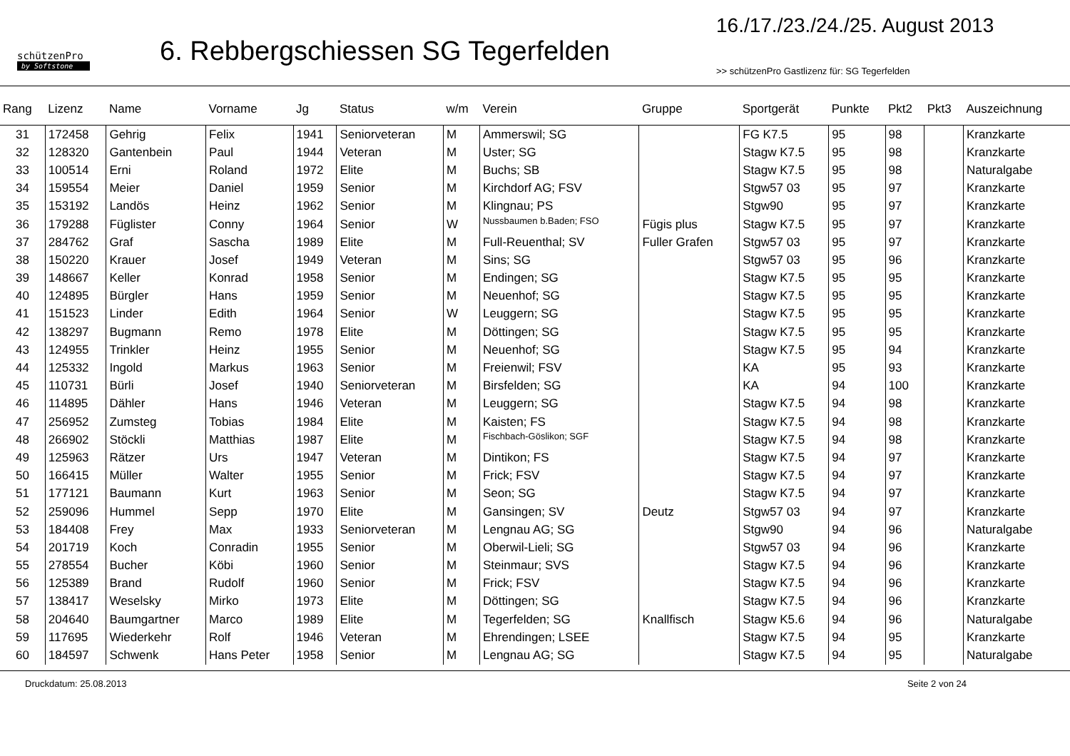schützenPro
by Softstone
6. Rebbergschiessen SG Tegerfelden
16./17./23./24./25. August 2013
>> schützenPro Gastlizenz für: SG Tegerfelden
| Rang | Lizenz | Name | Vorname | Jg | Status | w/m | Verein | Gruppe | Sportgerät | Punkte | Pkt2 | Pkt3 | Auszeichnung |
| --- | --- | --- | --- | --- | --- | --- | --- | --- | --- | --- | --- | --- | --- |
| 31 | 172458 | Gehrig | Felix | 1941 | Seniorveteran | M | Ammerswil; SG | | FG K7.5 | 95 | 98 | | Kranzkarte |
| 32 | 128320 | Gantenbein | Paul | 1944 | Veteran | M | Uster; SG | | Stagw K7.5 | 95 | 98 | | Kranzkarte |
| 33 | 100514 | Erni | Roland | 1972 | Elite | M | Buchs; SB | | Stagw K7.5 | 95 | 98 | | Naturalgabe |
| 34 | 159554 | Meier | Daniel | 1959 | Senior | M | Kirchdorf AG; FSV | | Stgw57 03 | 95 | 97 | | Kranzkarte |
| 35 | 153192 | Landös | Heinz | 1962 | Senior | M | Klingnau; PS | | Stgw90 | 95 | 97 | | Kranzkarte |
| 36 | 179288 | Füglister | Conny | 1964 | Senior | W | Nussbaumen b.Baden; FSO | Fügis plus | Stagw K7.5 | 95 | 97 | | Kranzkarte |
| 37 | 284762 | Graf | Sascha | 1989 | Elite | M | Full-Reuenthal; SV | Fuller Grafen | Stgw57 03 | 95 | 97 | | Kranzkarte |
| 38 | 150220 | Krauer | Josef | 1949 | Veteran | M | Sins; SG | | Stgw57 03 | 95 | 96 | | Kranzkarte |
| 39 | 148667 | Keller | Konrad | 1958 | Senior | M | Endingen; SG | | Stagw K7.5 | 95 | 95 | | Kranzkarte |
| 40 | 124895 | Bürgler | Hans | 1959 | Senior | M | Neuenhof; SG | | Stagw K7.5 | 95 | 95 | | Kranzkarte |
| 41 | 151523 | Linder | Edith | 1964 | Senior | W | Leuggern; SG | | Stagw K7.5 | 95 | 95 | | Kranzkarte |
| 42 | 138297 | Bugmann | Remo | 1978 | Elite | M | Döttingen; SG | | Stagw K7.5 | 95 | 95 | | Kranzkarte |
| 43 | 124955 | Trinkler | Heinz | 1955 | Senior | M | Neuenhof; SG | | Stagw K7.5 | 95 | 94 | | Kranzkarte |
| 44 | 125332 | Ingold | Markus | 1963 | Senior | M | Freienwil; FSV | | KA | 95 | 93 | | Kranzkarte |
| 45 | 110731 | Bürli | Josef | 1940 | Seniorveteran | M | Birsfelden; SG | | KA | 94 | 100 | | Kranzkarte |
| 46 | 114895 | Dähler | Hans | 1946 | Veteran | M | Leuggern; SG | | Stagw K7.5 | 94 | 98 | | Kranzkarte |
| 47 | 256952 | Zumsteg | Tobias | 1984 | Elite | M | Kaisten; FS | | Stagw K7.5 | 94 | 98 | | Kranzkarte |
| 48 | 266902 | Stöckli | Matthias | 1987 | Elite | M | Fischbach-Göslikon; SGF | | Stagw K7.5 | 94 | 98 | | Kranzkarte |
| 49 | 125963 | Rätzer | Urs | 1947 | Veteran | M | Dintikon; FS | | Stagw K7.5 | 94 | 97 | | Kranzkarte |
| 50 | 166415 | Müller | Walter | 1955 | Senior | M | Frick; FSV | | Stagw K7.5 | 94 | 97 | | Kranzkarte |
| 51 | 177121 | Baumann | Kurt | 1963 | Senior | M | Seon; SG | | Stagw K7.5 | 94 | 97 | | Kranzkarte |
| 52 | 259096 | Hummel | Sepp | 1970 | Elite | M | Gansingen; SV | Deutz | Stgw57 03 | 94 | 97 | | Kranzkarte |
| 53 | 184408 | Frey | Max | 1933 | Seniorveteran | M | Lengnau AG; SG | | Stgw90 | 94 | 96 | | Naturalgabe |
| 54 | 201719 | Koch | Conradin | 1955 | Senior | M | Oberwil-Lieli; SG | | Stgw57 03 | 94 | 96 | | Kranzkarte |
| 55 | 278554 | Bucher | Köbi | 1960 | Senior | M | Steinmaur; SVS | | Stagw K7.5 | 94 | 96 | | Kranzkarte |
| 56 | 125389 | Brand | Rudolf | 1960 | Senior | M | Frick; FSV | | Stagw K7.5 | 94 | 96 | | Kranzkarte |
| 57 | 138417 | Weselsky | Mirko | 1973 | Elite | M | Döttingen; SG | | Stagw K7.5 | 94 | 96 | | Kranzkarte |
| 58 | 204640 | Baumgartner | Marco | 1989 | Elite | M | Tegerfelden; SG | Knallfisch | Stagw K5.6 | 94 | 96 | | Naturalgabe |
| 59 | 117695 | Wiederkehr | Rolf | 1946 | Veteran | M | Ehrendingen; LSEE | | Stagw K7.5 | 94 | 95 | | Kranzkarte |
| 60 | 184597 | Schwenk | Hans Peter | 1958 | Senior | M | Lengnau AG; SG | | Stagw K7.5 | 94 | 95 | | Naturalgabe |
Druckdatum: 25.08.2013 Seite 2 von 24